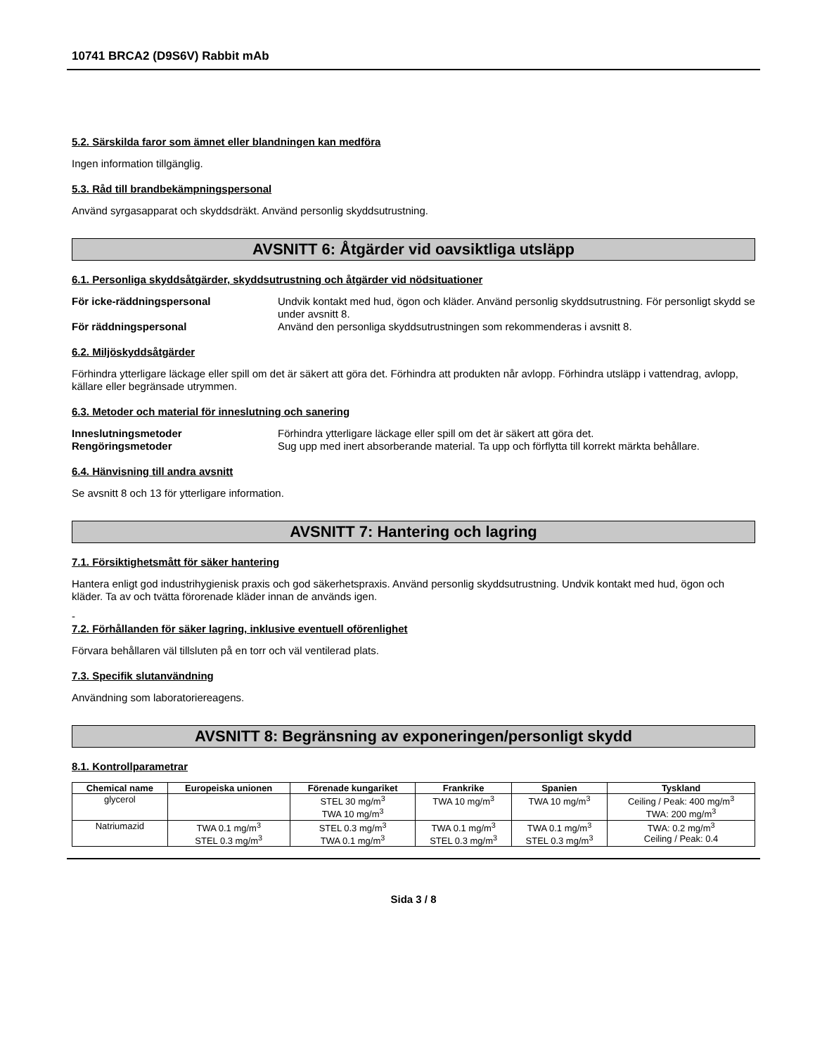10741 BRCA2 (D9S6V) Rabbit mAb
5.2. Särskilda faror som ämnet eller blandningen kan medföra
Ingen information tillgänglig.
5.3. Råd till brandbekämpningspersonal
Använd syrgasapparat och skyddsdräkt. Använd personlig skyddsutrustning.
AVSNITT 6: Åtgärder vid oavsiktliga utsläpp
6.1. Personliga skyddsåtgärder, skyddsutrustning och åtgärder vid nödsituationer
För icke-räddningspersonal Undvik kontakt med hud, ögon och kläder. Använd personlig skyddsutrustning. För personligt skydd se under avsnitt 8.
För räddningspersonal Använd den personliga skyddsutrustningen som rekommenderas i avsnitt 8.
6.2. Miljöskyddsåtgärder
Förhindra ytterligare läckage eller spill om det är säkert att göra det. Förhindra att produkten når avlopp. Förhindra utsläpp i vattendrag, avlopp, källare eller begränsade utrymmen.
6.3. Metoder och material för inneslutning och sanering
Inneslutningsmetoder Förhindra ytterligare läckage eller spill om det är säkert att göra det.
Rengöringsmetoder Sug upp med inert absorberande material. Ta upp och förflytta till korrekt märkta behållare.
6.4. Hänvisning till andra avsnitt
Se avsnitt 8 och 13 för ytterligare information.
AVSNITT 7: Hantering och lagring
7.1. Försiktighetsmått för säker hantering
Hantera enligt god industrihygienisk praxis och god säkerhetspraxis. Använd personlig skyddsutrustning. Undvik kontakt med hud, ögon och kläder. Ta av och tvätta förorenade kläder innan de används igen.
-
7.2. Förhållanden för säker lagring, inklusive eventuell oförenlighet
Förvara behållaren väl tillsluten på en torr och väl ventilerad plats.
7.3. Specifik slutanvändning
Användning som laboratoriereagens.
AVSNITT 8: Begränsning av exponeringen/personligt skydd
8.1. Kontrollparametrar
| Chemical name | Europeiska unionen | Förenade kungariket | Frankrike | Spanien | Tyskland |
| --- | --- | --- | --- | --- | --- |
| glycerol | | STEL 30 mg/m<sup>3</sup> TWA 10 mg/m<sup>3</sup> | TWA 10 mg/m<sup>3</sup> | TWA 10 mg/m<sup>3</sup> | Ceiling / Peak: 400 mg/m<sup>3</sup> TWA: 200 mg/m<sup>3</sup> |
| Natriumazid | TWA 0.1 mg/m<sup>3</sup> STEL 0.3 mg/m<sup>3</sup> | STEL 0.3 mg/m<sup>3</sup> TWA 0.1 mg/m<sup>3</sup> | TWA 0.1 mg/m<sup>3</sup> STEL 0.3 mg/m<sup>3</sup> | TWA 0.1 mg/m<sup>3</sup> STEL 0.3 mg/m<sup>3</sup> | TWA: 0.2 mg/m<sup>3</sup> Ceiling / Peak: 0.4 |
Sida 3 / 8